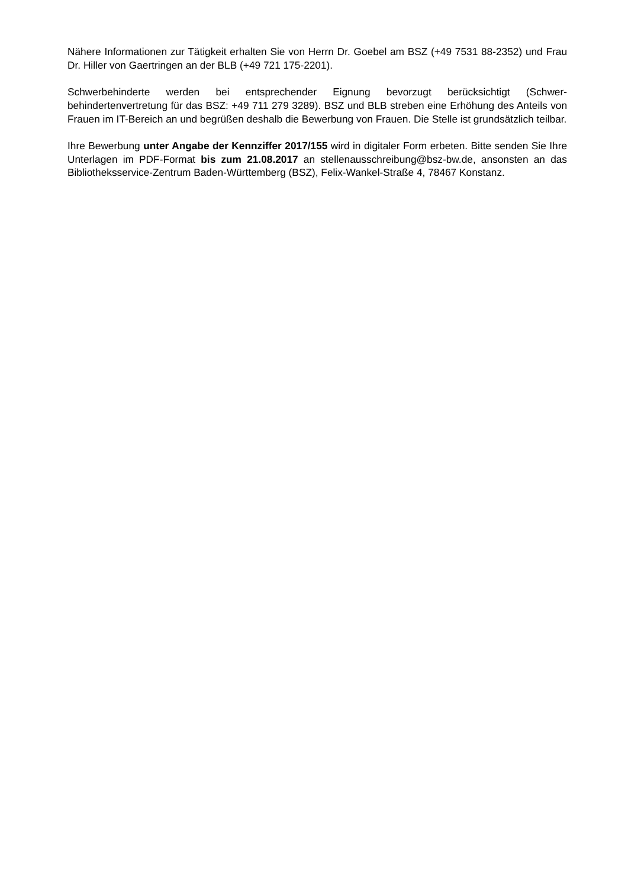Nähere Informationen zur Tätigkeit erhalten Sie von Herrn Dr. Goebel am BSZ (+49 7531 88-2352) und Frau Dr. Hiller von Gaertringen an der BLB (+49 721 175-2201).
Schwerbehinderte werden bei entsprechender Eignung bevorzugt berücksichtigt (Schwer-behindertenvertretung für das BSZ: +49 711 279 3289). BSZ und BLB streben eine Erhöhung des Anteils von Frauen im IT-Bereich an und begrüßen deshalb die Bewerbung von Frauen. Die Stelle ist grundsätzlich teilbar.
Ihre Bewerbung unter Angabe der Kennziffer 2017/155 wird in digitaler Form erbeten. Bitte senden Sie Ihre Unterlagen im PDF-Format bis zum 21.08.2017 an stellenausschreibung@bsz-bw.de, ansonsten an das Bibliotheksservice-Zentrum Baden-Württemberg (BSZ), Felix-Wankel-Straße 4, 78467 Konstanz.